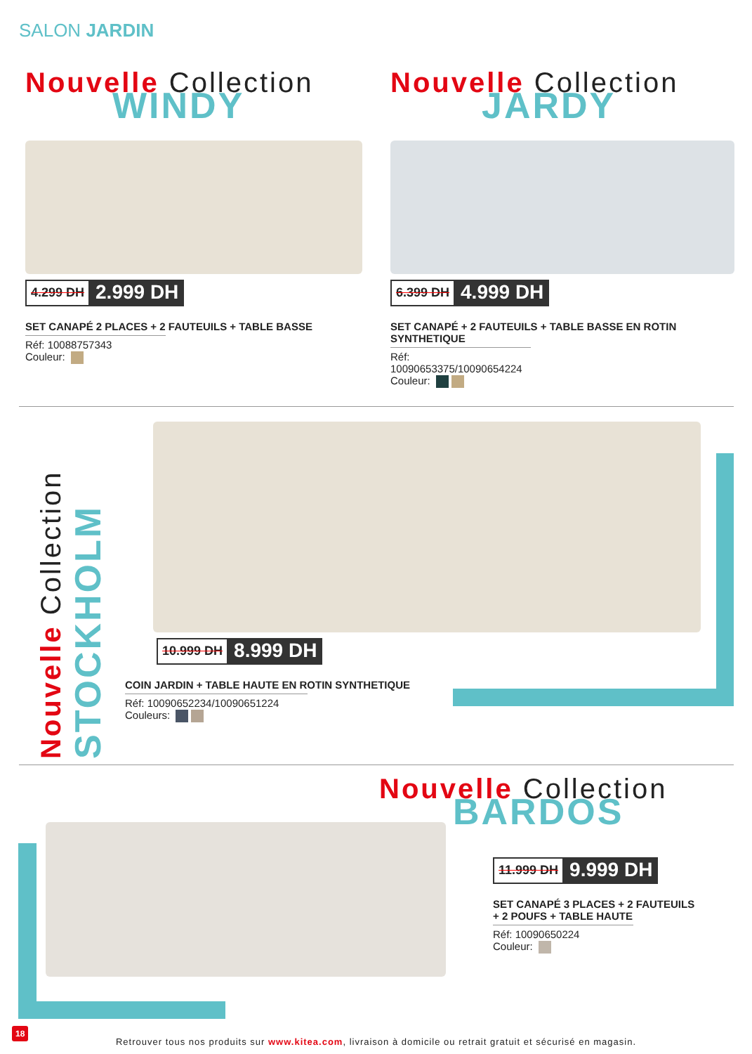SALON JARDIN
Nouvelle Collection
WINDY
4.299 DH
2.999 DH
SET CANAPÉ 2 PLACES + 2 FAUTEUILS + TABLE BASSE
Réf: 10088757343
Couleur:
Nouvelle Collection
JARDY
6.399 DH
4.999 DH
SET CANAPÉ + 2 FAUTEUILS + TABLE BASSE EN ROTIN SYNTHETIQUE
Réf: 10090653375/10090654224
Couleur:
Nouvelle Collection STOCKHOLM
10.999 DH
8.999 DH
COIN JARDIN + TABLE HAUTE EN ROTIN SYNTHETIQUE
Réf: 10090652234/10090651224
Couleurs:
Nouvelle Collection
BARDOS
11.999 DH
9.999 DH
SET CANAPÉ 3 PLACES + 2 FAUTEUILS
+ 2 POUFS + TABLE HAUTE
Réf: 10090650224
Couleur:
18
Retrouver tous nos produits sur www.kitea.com, livraison à domicile ou retrait gratuit et sécurisé en magasin.